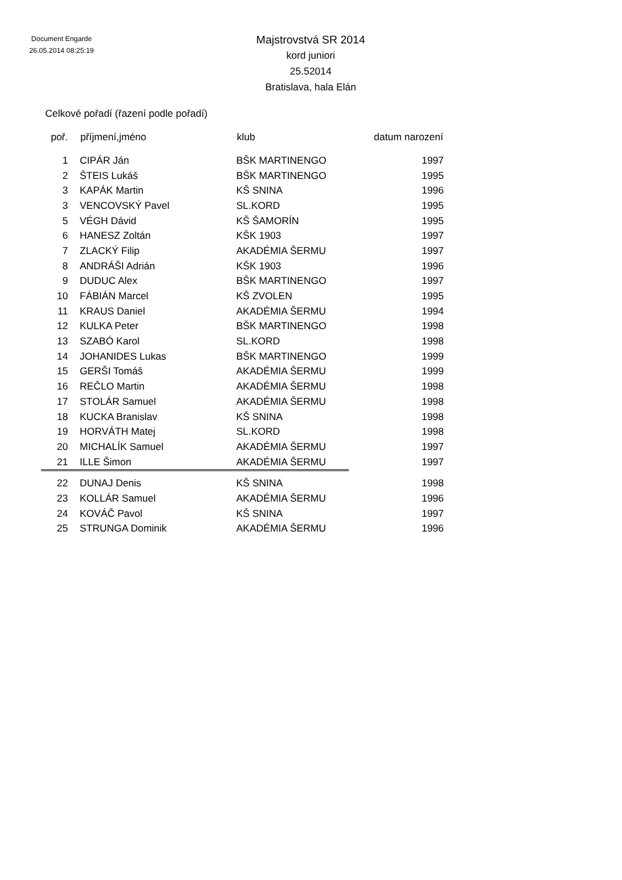Document Engarde
26.05.2014 08:25:19
Majstrovstvá SR 2014
kord juniori
25.52014
Bratislava, hala Elán
Celkové pořadí (řazení podle pořadí)
| poř. | příjmení,jméno | klub | datum narození |
| --- | --- | --- | --- |
| 1 | CIPÁR Ján | BŠK MARTINENGO | 1997 |
| 2 | ŠTEIS Lukáš | BŠK MARTINENGO | 1995 |
| 3 | KAPÁK Martin | KŠ SNINA | 1996 |
| 3 | VENCOVSKÝ Pavel | SL.KORD | 1995 |
| 5 | VÉGH Dávid | KŠ ŠAMORÍN | 1995 |
| 6 | HANESZ Zoltán | KŠK 1903 | 1997 |
| 7 | ZLACKÝ Filip | AKADÉMIA ŠERMU | 1997 |
| 8 | ANDRÁŠI Adrián | KŠK 1903 | 1996 |
| 9 | DUDUC Alex | BŠK MARTINENGO | 1997 |
| 10 | FÁBIÁN Marcel | KŠ ZVOLEN | 1995 |
| 11 | KRAUS Daniel | AKADÉMIA ŠERMU | 1994 |
| 12 | KULKA Peter | BŠK MARTINENGO | 1998 |
| 13 | SZABÓ Karol | SL.KORD | 1998 |
| 14 | JOHANIDES Lukas | BŠK MARTINENGO | 1999 |
| 15 | GERŠI Tomáš | AKADÉMIA ŠERMU | 1999 |
| 16 | REČLO Martin | AKADÉMIA ŠERMU | 1998 |
| 17 | STOLÁR Samuel | AKADÉMIA ŠERMU | 1998 |
| 18 | KUCKA Branislav | KŠ SNINA | 1998 |
| 19 | HORVÁTH Matej | SL.KORD | 1998 |
| 20 | MICHALÍK Samuel | AKADÉMIA ŠERMU | 1997 |
| 21 | ILLE Šimon | AKADÉMIA ŠERMU | 1997 |
| 22 | DUNAJ Denis | KŠ SNINA | 1998 |
| 23 | KOLLÁR Samuel | AKADÉMIA ŠERMU | 1996 |
| 24 | KOVÁČ Pavol | KŠ SNINA | 1997 |
| 25 | STRUNGA Dominik | AKADÉMIA ŠERMU | 1996 |